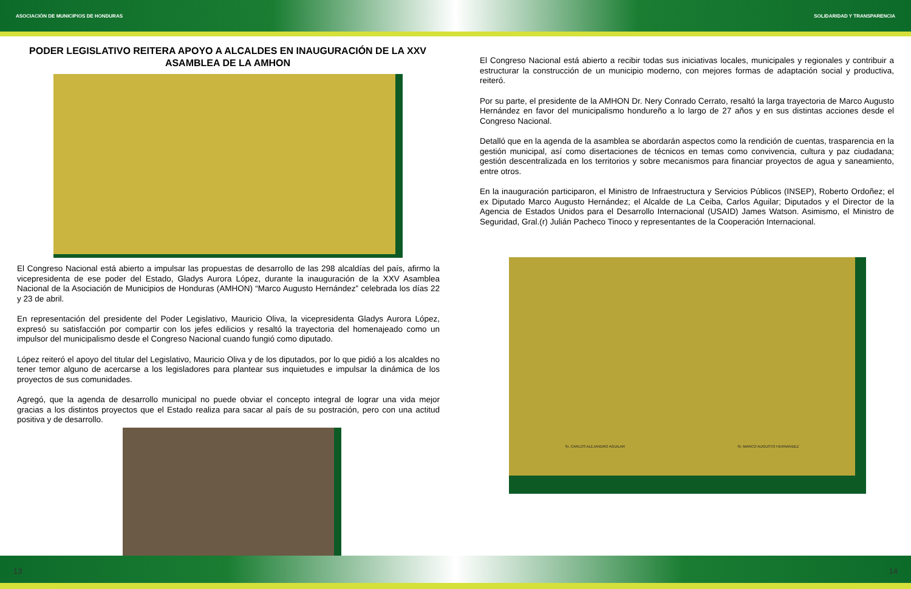ASOCIACIÓN DE MUNICIPIOS DE HONDURAS
PODER LEGISLATIVO REITERA APOYO A ALCALDES EN INAUGURACIÓN DE LA XXV ASAMBLEA DE LA AMHON
El Congreso Nacional está abierto a impulsar las propuestas de desarrollo de las 298 alcaldías del país, afirmo la vicepresidenta de ese poder del Estado, Gladys Aurora López, durante la inauguración de la XXV Asamblea Nacional de la Asociación de Municipios de Honduras (AMHON) “Marco Augusto Hernández” celebrada los días 22 y 23 de abril.
En representación del presidente del Poder Legislativo, Mauricio Oliva, la vicepresidenta Gladys Aurora López, expresó su satisfacción por compartir con los jefes edilicios y resaltó la trayectoria del homenajeado como un impulsor del municipalismo desde el Congreso Nacional cuando fungió como diputado.
López reiteró el apoyo del titular del Legislativo, Mauricio Oliva y de los diputados, por lo que pidió a los alcaldes no tener temor alguno de acercarse a los legisladores para plantear sus inquietudes e impulsar la dinámica de los proyectos de sus comunidades.
Agregó, que la agenda de desarrollo municipal no puede obviar el concepto integral de lograr una vida mejor gracias a los distintos proyectos que el Estado realiza para sacar al país de su postración, pero con una actitud positiva y de desarrollo.
13
SOLIDARIDAD Y TRANSPARENCIA
El Congreso Nacional está abierto a recibir todas sus iniciativas locales, municipales y regionales y contribuir a estructurar la construcción de un municipio moderno, con mejores formas de adaptación social y productiva, reiteró.
Por su parte, el presidente de la AMHON Dr. Nery Conrado Cerrato, resaltó la larga trayectoria de Marco Augusto Hernández en favor del municipalismo hondureño a lo largo de 27 años y en sus distintas acciones desde el Congreso Nacional.
Detalló que en la agenda de la asamblea se abordarán aspectos como la rendición de cuentas, trasparencia en la gestión municipal, así como disertaciones de técnicos en temas como convivencia, cultura y paz ciudadana; gestión descentralizada en los territorios y sobre mecanismos para financiar proyectos de agua y saneamiento, entre otros.
En la inauguración participaron, el Ministro de Infraestructura y Servicios Públicos (INSEP), Roberto Ordoñez; el ex Diputado Marco Augusto Hernández; el Alcalde de La Ceiba, Carlos Aguilar; Diputados y el Director de la Agencia de Estados Unidos para el Desarrollo Internacional (USAID) James Watson. Asimismo, el Ministro de Seguridad, Gral.(r) Julián Pacheco Tinoco y representantes de la Cooperación Internacional.
Sr. CARLOS ALEJANDRO AGUILAR Sr. MARCO AUGUSTO HERNANDEZ
14